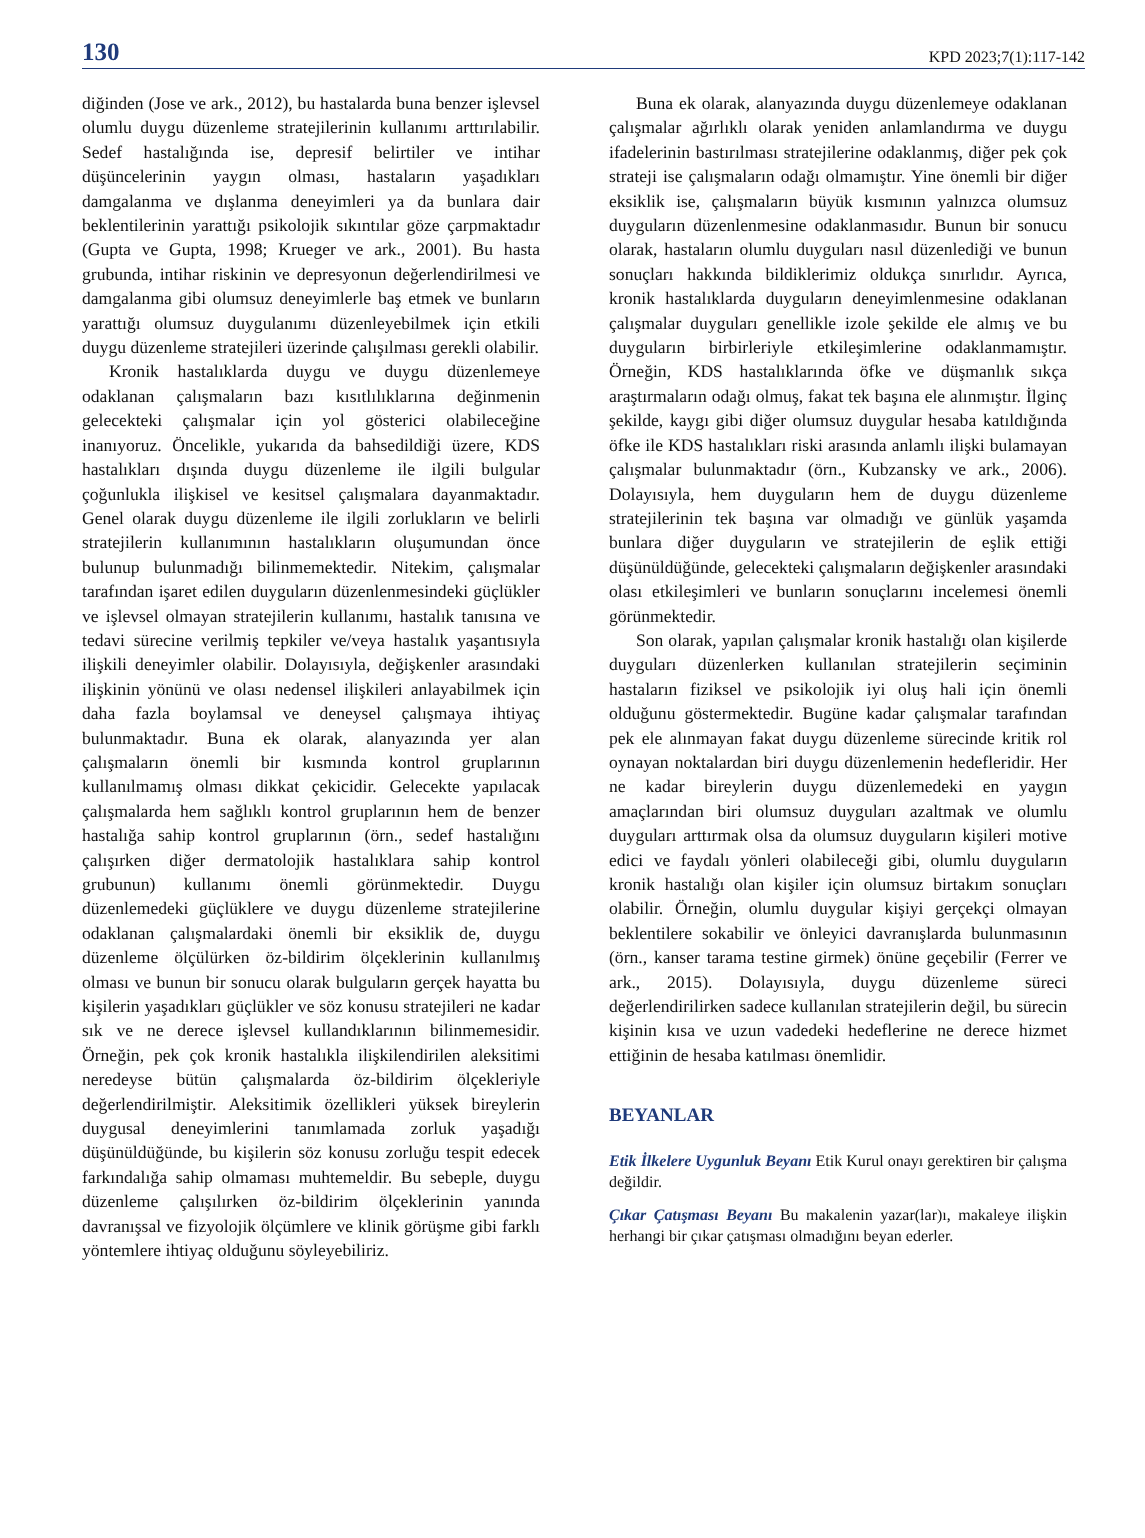130 KPD 2023;7(1):117-142
diğinden (Jose ve ark., 2012), bu hastalarda buna benzer işlevsel olumlu duygu düzenleme stratejilerinin kullanımı arttırılabilir. Sedef hastalığında ise, depresif belirtiler ve intihar düşüncelerinin yaygın olması, hastaların yaşadıkları damgalanma ve dışlanma deneyimleri ya da bunlara dair beklentilerinin yarattığı psikolojik sıkıntılar göze çarpmaktadır (Gupta ve Gupta, 1998; Krueger ve ark., 2001). Bu hasta grubunda, intihar riskinin ve depresyonun değerlendirilmesi ve damgalanma gibi olumsuz deneyimlerle baş etmek ve bunların yarattığı olumsuz duygulanımı düzenleyebilmek için etkili duygu düzenleme stratejileri üzerinde çalışılması gerekli olabilir.
Kronik hastalıklarda duygu ve duygu düzenlemeye odaklanan çalışmaların bazı kısıtlılıklarına değinmenin gelecekteki çalışmalar için yol gösterici olabileceğine inanıyoruz. Öncelikle, yukarıda da bahsedildiği üzere, KDS hastalıkları dışında duygu düzenleme ile ilgili bulgular çoğunlukla ilişkisel ve kesitsel çalışmalara dayanmaktadır. Genel olarak duygu düzenleme ile ilgili zorlukların ve belirli stratejilerin kullanımının hastalıkların oluşumundan önce bulunup bulunmadığı bilinmemektedir. Nitekim, çalışmalar tarafından işaret edilen duyguların düzenlenmesindeki güçlükler ve işlevsel olmayan stratejilerin kullanımı, hastalık tanısına ve tedavi sürecine verilmiş tepkiler ve/veya hastalık yaşantısıyla ilişkili deneyimler olabilir. Dolayısıyla, değişkenler arasındaki ilişkinin yönünü ve olası nedensel ilişkileri anlayabilmek için daha fazla boylamsal ve deneysel çalışmaya ihtiyaç bulunmaktadır. Buna ek olarak, alanyazında yer alan çalışmaların önemli bir kısmında kontrol gruplarının kullanılmamış olması dikkat çekicidir. Gelecekte yapılacak çalışmalarda hem sağlıklı kontrol gruplarının hem de benzer hastalığa sahip kontrol gruplarının (örn., sedef hastalığını çalışırken diğer dermatolojik hastalıklara sahip kontrol grubunun) kullanımı önemli görünmektedir. Duygu düzenlemedeki güçlüklere ve duygu düzenleme stratejilerine odaklanan çalışmalardaki önemli bir eksiklik de, duygu düzenleme ölçülürken öz-bildirim ölçeklerinin kullanılmış olması ve bunun bir sonucu olarak bulguların gerçek hayatta bu kişilerin yaşadıkları güçlükler ve söz konusu stratejileri ne kadar sık ve ne derece işlevsel kullandıklarının bilinmemesidir. Örneğin, pek çok kronik hastalıkla ilişkilendirilen aleksitimi neredeyse bütün çalışmalarda öz-bildirim ölçekleriyle değerlendirilmiştir. Aleksitimik özellikleri yüksek bireylerin duygusal deneyimlerini tanımlamada zorluk yaşadığı düşünüldüğünde, bu kişilerin söz konusu zorluğu tespit edecek farkındalığa sahip olmaması muhtemeldir. Bu sebeple, duygu düzenleme çalışılırken öz-bildirim ölçeklerinin yanında davranışsal ve fizyolojik ölçümlere ve klinik görüşme gibi farklı yöntemlere ihtiyaç olduğunu söyleyebiliriz.
Buna ek olarak, alanyazında duygu düzenlemeye odaklanan çalışmalar ağırlıklı olarak yeniden anlamlandırma ve duygu ifadelerinin bastırılması stratejilerine odaklanmış, diğer pek çok strateji ise çalışmaların odağı olmamıştır. Yine önemli bir diğer eksiklik ise, çalışmaların büyük kısmının yalnızca olumsuz duyguların düzenlenmesine odaklanmasıdır. Bunun bir sonucu olarak, hastaların olumlu duyguları nasıl düzenlediği ve bunun sonuçları hakkında bildiklerimiz oldukça sınırlıdır. Ayrıca, kronik hastalıklarda duyguların deneyimlenmesine odaklanan çalışmalar duyguları genellikle izole şekilde ele almış ve bu duyguların birbirleriyle etkileşimlerine odaklanmamıştır. Örneğin, KDS hastalıklarında öfke ve düşmanlık sıkça araştırmaların odağı olmuş, fakat tek başına ele alınmıştır. İlginç şekilde, kaygı gibi diğer olumsuz duygular hesaba katıldığında öfke ile KDS hastalıkları riski arasında anlamlı ilişki bulamayan çalışmalar bulunmaktadır (örn., Kubzansky ve ark., 2006). Dolayısıyla, hem duyguların hem de duygu düzenleme stratejilerinin tek başına var olmadığı ve günlük yaşamda bunlara diğer duyguların ve stratejilerin de eşlik ettiği düşünüldüğünde, gelecekteki çalışmaların değişkenler arasındaki olası etkileşimleri ve bunların sonuçlarını incelemesi önemli görünmektedir.
Son olarak, yapılan çalışmalar kronik hastalığı olan kişilerde duyguları düzenlerken kullanılan stratejilerin seçiminin hastaların fiziksel ve psikolojik iyi oluş hali için önemli olduğunu göstermektedir. Bugüne kadar çalışmalar tarafından pek ele alınmayan fakat duygu düzenleme sürecinde kritik rol oynayan noktalardan biri duygu düzenlemenin hedefleridir. Her ne kadar bireylerin duygu düzenlemedeki en yaygın amaçlarından biri olumsuz duyguları azaltmak ve olumlu duyguları arttırmak olsa da olumsuz duyguların kişileri motive edici ve faydalı yönleri olabileceği gibi, olumlu duyguların kronik hastalığı olan kişiler için olumsuz birtakım sonuçları olabilir. Örneğin, olumlu duygular kişiyi gerçekçi olmayan beklentilere sokabilir ve önleyici davranışlarda bulunmasının (örn., kanser tarama testine girmek) önüne geçebilir (Ferrer ve ark., 2015). Dolayısıyla, duygu düzenleme süreci değerlendirilirken sadece kullanılan stratejilerin değil, bu sürecin kişinin kısa ve uzun vadedeki hedeflerine ne derece hizmet ettiğinin de hesaba katılması önemlidir.
BEYANLAR
Etik İlkelere Uygunluk Beyanı Etik Kurul onayı gerektiren bir çalışma değildir.
Çıkar Çatışması Beyanı Bu makalenin yazar(lar)ı, makaleye ilişkin herhangi bir çıkar çatışması olmadığını beyan ederler.